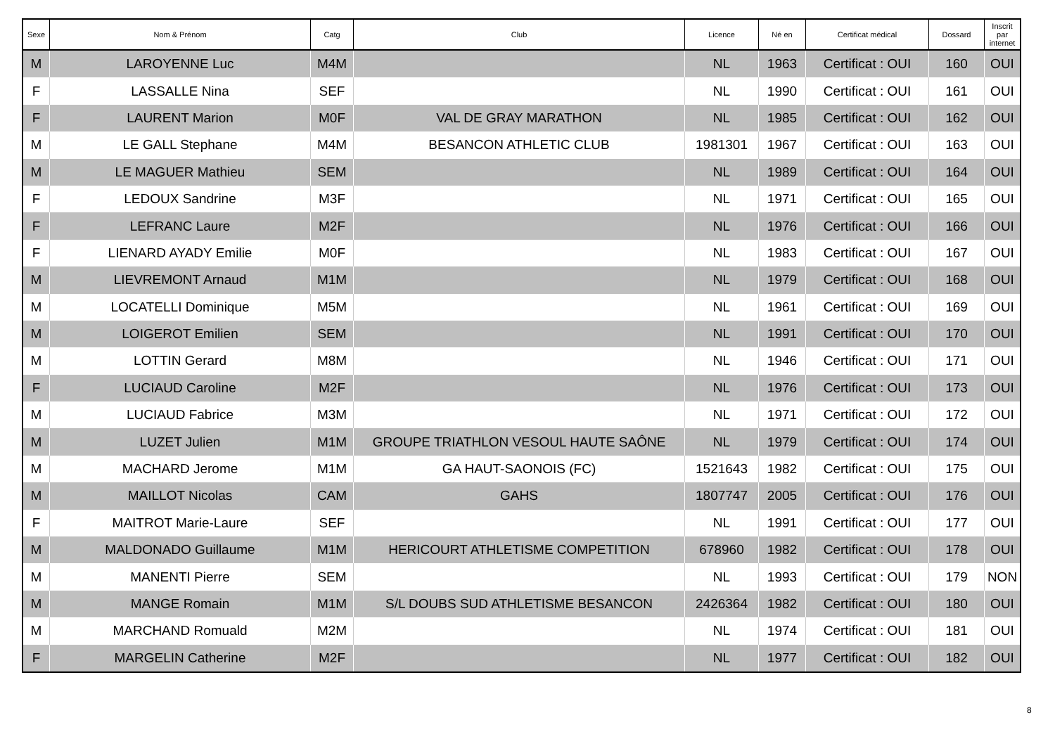| Sexe | Nom & Prénom | Catg | Club | Licence | Né en | Certificat médical | Dossard | Inscrit par internet |
| --- | --- | --- | --- | --- | --- | --- | --- | --- |
| M | LAROYENNE Luc | M4M | | NL | 1963 | Certificat : OUI | 160 | OUI |
| F | LASSALLE Nina | SEF | | NL | 1990 | Certificat : OUI | 161 | OUI |
| F | LAURENT Marion | M0F | VAL DE GRAY MARATHON | NL | 1985 | Certificat : OUI | 162 | OUI |
| M | LE GALL Stephane | M4M | BESANCON ATHLETIC CLUB | 1981301 | 1967 | Certificat : OUI | 163 | OUI |
| M | LE MAGUER Mathieu | SEM | | NL | 1989 | Certificat : OUI | 164 | OUI |
| F | LEDOUX Sandrine | M3F | | NL | 1971 | Certificat : OUI | 165 | OUI |
| F | LEFRANC Laure | M2F | | NL | 1976 | Certificat : OUI | 166 | OUI |
| F | LIENARD AYADY Emilie | M0F | | NL | 1983 | Certificat : OUI | 167 | OUI |
| M | LIEVREMONT Arnaud | M1M | | NL | 1979 | Certificat : OUI | 168 | OUI |
| M | LOCATELLI Dominique | M5M | | NL | 1961 | Certificat : OUI | 169 | OUI |
| M | LOIGEROT Emilien | SEM | | NL | 1991 | Certificat : OUI | 170 | OUI |
| M | LOTTIN Gerard | M8M | | NL | 1946 | Certificat : OUI | 171 | OUI |
| F | LUCIAUD Caroline | M2F | | NL | 1976 | Certificat : OUI | 173 | OUI |
| M | LUCIAUD Fabrice | M3M | | NL | 1971 | Certificat : OUI | 172 | OUI |
| M | LUZET Julien | M1M | GROUPE TRIATHLON VESOUL HAUTE SAÔNE | NL | 1979 | Certificat : OUI | 174 | OUI |
| M | MACHARD Jerome | M1M | GA HAUT-SAONOIS (FC) | 1521643 | 1982 | Certificat : OUI | 175 | OUI |
| M | MAILLOT Nicolas | CAM | GAHS | 1807747 | 2005 | Certificat : OUI | 176 | OUI |
| F | MAITROT Marie-Laure | SEF | | NL | 1991 | Certificat : OUI | 177 | OUI |
| M | MALDONADO Guillaume | M1M | HERICOURT ATHLETISME COMPETITION | 678960 | 1982 | Certificat : OUI | 178 | OUI |
| M | MANENTI Pierre | SEM | | NL | 1993 | Certificat : OUI | 179 | NON |
| M | MANGE Romain | M1M | S/L DOUBS SUD ATHLETISME BESANCON | 2426364 | 1982 | Certificat : OUI | 180 | OUI |
| M | MARCHAND Romuald | M2M | | NL | 1974 | Certificat : OUI | 181 | OUI |
| F | MARGELIN Catherine | M2F | | NL | 1977 | Certificat : OUI | 182 | OUI |
8